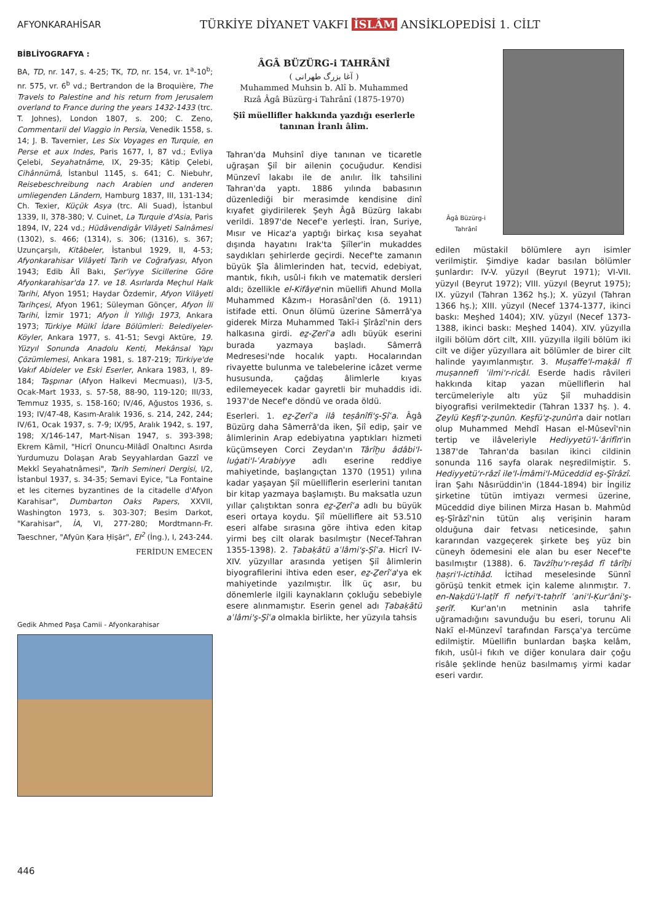AFYONKARAHİSAR
TÜRKİYE DİYANET VAKFI İSLÂM ANSİKLOPEDİSİ 1. CİLT
BİBLİYOGRAFYA :
BA, TD, nr. 147, s. 4-25; TK, TD, nr. 154, vr. 1<sup>a</sup>-10<sup>b</sup>; nr. 575, vr. 6<sup>b</sup> vd.; Bertrandon de la Broquière, The Travels to Palestine and his return from Jerusalem overland to France during the years 1432-1433 (trc. T. Johnes), London 1807, s. 200; C. Zeno, Commentarii del Viaggio in Persia, Venedik 1558, s. 14; J. B. Tavernier, Les Six Voyages en Turquie, en Perse et aux Indes, Paris 1677, I, 87 vd.; Evliya Çelebi, Seyahatnâme, IX, 29-35; Kâtip Çelebi, Cihânnümâ, İstanbul 1145, s. 641; C. Niebuhr, Reisebeschreibung nach Arabien und anderen umliegenden Ländern, Hamburg 1837, III, 131-134; Ch. Texier, Küçük Asya (trc. Ali Suad), İstanbul 1339, II, 378-380; V. Cuinet, La Turquie d'Asia, Paris 1894, IV, 224 vd.; Hüdâvendigâr Vilâyeti Salnâmesi (1302), s. 466; (1314), s. 306; (1316), s. 367; Uzunçarşılı, Kitâbeler, İstanbul 1929, II, 4-53; Afyonkarahisar Vilâyeti Tarih ve Coğrafyası, Afyon 1943; Edib Âlî Bakı, Şer'iyye Sicillerine Göre Afyonkarahisar'da 17. ve 18. Asırlarda Meçhul Halk Tarihi, Afyon 1951; Haydar Özdemir, Afyon Vilâyeti Tarihçesi, Afyon 1961; Süleyman Gönçer, Afyon İli Tarihi, İzmir 1971; Afyon İl Yıllığı 1973, Ankara 1973; Türkiye Mülkî İdare Bölümleri: Belediyeler-Köyler, Ankara 1977, s. 41-51; Sevgi Aktüre, 19. Yüzyıl Sonunda Anadolu Kenti, Mekânsal Yapı Çözümlemesi, Ankara 1981, s. 187-219; Türkiye'de Vakıf Abideler ve Eski Eserler, Ankara 1983, I, 89-184; Taşpınar (Afyon Halkevi Mecmuası), I/3-5, Ocak-Mart 1933, s. 57-58, 88-90, 119-120; III/33, Temmuz 1935, s. 158-160; IV/46, Ağustos 1936, s. 193; IV/47-48, Kasım-Aralık 1936, s. 214, 242, 244; IV/61, Ocak 1937, s. 7-9; IX/95, Aralık 1942, s. 197, 198; X/146-147, Mart-Nisan 1947, s. 393-398; Ekrem Kâmil, "Hicrî Onuncu-Milâdî Onaltıncı Asırda Yurdumuzu Dolaşan Arab Seyyahlardan Gazzî ve Mekkî Seyahatnâmesi", Tarih Semineri Dergisi, I/2, İstanbul 1937, s. 34-35; Semavi Eyice, "La Fontaine et les citernes byzantines de la citadelle d'Afyon Karahisar", Dumbarton Oaks Papers, XXVII, Washington 1973, s. 303-307; Besim Darkot, "Karahisar", İA, VI, 277-280; Mordtmann-Fr. Taeschner, "Afyūn Ḳara Ḥiṣār", EI<sup>2</sup> (İng.), I, 243-244.
FERİDUN EMECEN
Gedik Ahmed Paşa Camii - Afyonkarahisar
ÂGÂ BÜZÜRG-i TAHRÂNÎ
( آغا بزرگ طهرانی )
Muhammed Muhsin b. Alî b. Muhammed Rızâ Âgâ Büzürg-i Tahrânî (1875-1970)
Şiî müellifler hakkında yazdığı eserlerle tanınan İranlı âlim.
Tahran'da Muhsinî diye tanınan ve ticaretle uğraşan Şiî bir ailenin çocuğudur. Kendisi Münzevî lakabı ile de anılır. İlk tahsilini Tahran'da yaptı. 1886 yılında babasının düzenlediği bir merasimde kendisine dinî kıyafet giydirilerek Şeyh Âgâ Büzürg lakabı verildi. 1897'de Necef'e yerleşti. İran, Suriye, Mısır ve Hicaz'a yaptığı birkaç kısa seyahat dışında hayatını Irak'ta Şiîler'in mukaddes saydıkları şehirlerde geçirdi. Necef'te zamanın büyük Şîa âlimlerinden hat, tecvid, edebiyat, mantık, fıkıh, usûl-i fıkıh ve matematik dersleri aldı; özellikle el-Kifâye'nin müellifi Ahund Molla Muhammed Kâzım-ı Horasânî'den (ö. 1911) istifade etti. Onun ölümü üzerine Sâmerrâ'ya giderek Mirza Muhammed Takī-i Şîrâzî'nin ders halkasına girdi. eẕ-Ẕerîʿa adlı büyük eserini burada yazmaya başladı. Sâmerrâ Medresesi'nde hocalık yaptı. Hocalarından rivayette bulunma ve talebelerine icâzet verme hususunda, çağdaş âlimlerle kıyas edilemeyecek kadar gayretli bir muhaddis idi. 1937'de Necef'e döndü ve orada öldü.
Eserleri. 1. eẕ-Ẕerîʿa ilâ teṣânîfi'ş-Şîʿa. Âgâ Büzürg daha Sâmerrâ'da iken, Şiî edip, şair ve âlimlerinin Arap edebiyatına yaptıkları hizmeti küçümseyen Corci Zeydan'ın Târîḫu âdâbi'l-luġati'l-ʿArabiyye adlı eserine reddiye mahiyetinde, başlangıçtan 1370 (1951) yılına kadar yaşayan Şiî müelliflerin eserlerini tanıtan bir kitap yazmaya başlamıştı. Bu maksatla uzun yıllar çalıştıktan sonra eẕ-Ẕerîʿa adlı bu büyük eseri ortaya koydu. Şiî müelliflere ait 53.510 eseri alfabe sırasına göre ihtiva eden kitap yirmi beş cilt olarak basılmıştır (Necef-Tahran 1355-1398). 2. Ṭabaḳātü aʿlâmi'ş-Şîʿa. Hicrî IV-XIV. yüzyıllar arasında yetişen Şiî âlimlerin biyografilerini ihtiva eden eser, eẕ-Ẕerîʿa'ya ek mahiyetinde yazılmıştır. İlk üç asır, bu dönemlerle ilgili kaynakların çokluğu sebebiyle esere alınmamıştır. Eserin genel adı Ṭabaḳātü aʿlâmi'ş-Şîʿa olmakla birlikte, her yüzyıla tahsis
Âgâ Büzürg-i Tahrânî
edilen müstakil bölümlere ayrı isimler verilmiştir. Şimdiye kadar basılan bölümler şunlardır: IV-V. yüzyıl (Beyrut 1971); VI-VII. yüzyıl (Beyrut 1972); VIII. yüzyıl (Beyrut 1975); IX. yüzyıl (Tahran 1362 hş.); X. yüzyıl (Tahran 1366 hş.); XIII. yüzyıl (Necef 1374-1377, ikinci baskı: Meşhed 1404); XIV. yüzyıl (Necef 1373-1388, ikinci baskı: Meşhed 1404). XIV. yüzyılla ilgili bölüm dört cilt, XIII. yüzyılla ilgili bölüm iki cilt ve diğer yüzyıllara ait bölümler de birer cilt halinde yayımlanmıştır. 3. Muṣaffe'l-maḳāl fî muṣannefi ʿilmi'r-ricâl. Eserde hadis râvileri hakkında kitap yazan müelliflerin hal tercümeleriyle altı yüz Şiî muhaddisin biyografisi verilmektedir (Tahran 1337 hş. ). 4. Ẕeylü Keşfi'ẓ-ẓunûn. Keşfü'ẓ-ẓunûn'a dair notları olup Muhammed Mehdî Hasan el-Mûsevî'nin tertip ve ilâveleriyle Hediyyetü'l-ʿârifîn'in 1387'de Tahran'da basılan ikinci cildinin sonunda 116 sayfa olarak neşredilmiştir. 5. Hediyyetü'r-râzî ile'l-İmâmi'l-Müceddid eş-Şîrâzî. İran Şahı Nâsırüddin'in (1844-1894) bir İngiliz şirketine tütün imtiyazı vermesi üzerine, Müceddid diye bilinen Mirza Hasan b. Mahmûd eş-Şîrâzî'nin tütün alış verişinin haram olduğuna dair fetvası neticesinde, şahın kararından vazgeçerek şirkete beş yüz bin cüneyh ödemesini ele alan bu eser Necef'te basılmıştır (1388). 6. Tavżîḥu'r-reşâd fî târîḫi ḥaṣri'l-ictihâd. İctihad meselesinde Sünnî görüşü tenkit etmek için kaleme alınmıştır. 7. en-Naḳdü'l-laṭîf fî nefyi't-taḥrîf ʿani'l-Ḳur'âni'ş-şerîf. Kur'an'ın metninin asla tahrife uğramadığını savunduğu bu eseri, torunu Ali Nakī el-Münzevî tarafından Farsça'ya tercüme edilmiştir. Müellifin bunlardan başka kelâm, fıkıh, usûl-i fıkıh ve diğer konulara dair çoğu risâle şeklinde henüz basılmamış yirmi kadar eseri vardır.
446